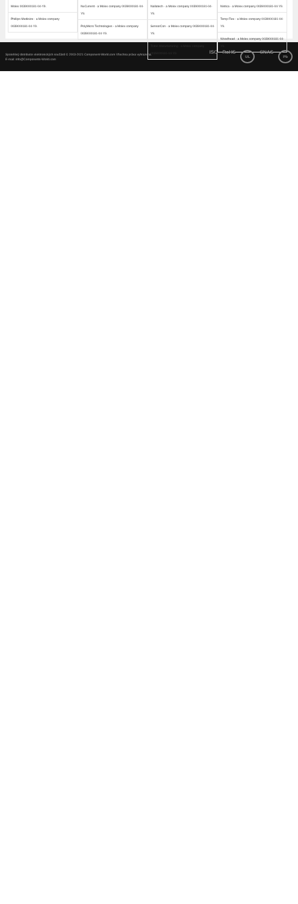Molex 0039000181-04-Y9.
Phillips-Medisize - a Molex company 0039000181-04-Y9.
NuCurrent - a Molex company 0039000181-04-Y9.
PolyMicro Technologies - a Molex company 0039000181-04-Y9.
Nallatech - a Molex company 0039000181-04-Y9.
SensorCon - a Molex company 0039000181-04-Y9.
Triton Manufacturing - a Molex company 0039000181-04-Y9.
Nistica - a Molex company 0039000181-04-Y9.
Temp-Flex - a Molex company 0039000181-04-Y9.
Woodhead - a Molex company 0039000181-04-Y9.
Spolehlivý distributor elektronických součástí © 2003-2021 Component-World.com Všechna práva vyhrazena.
E-mail: info@Components-World.com
ISO RoHS UL CNAS Pb